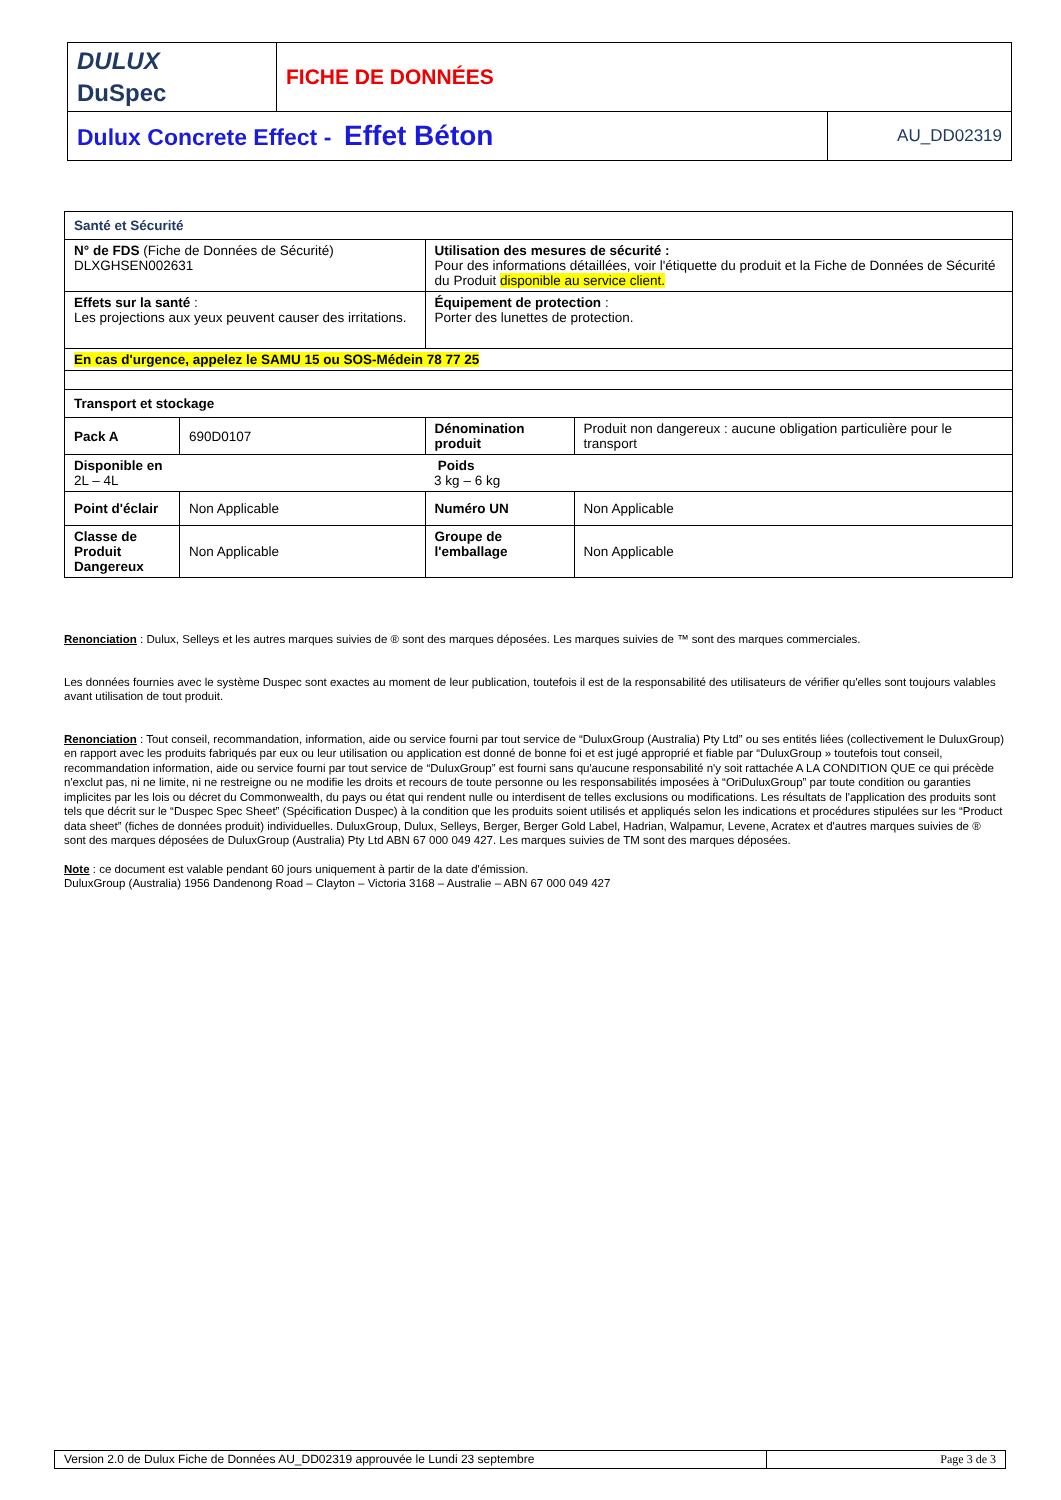| DULUX DuSpec | FICHE DE DONNÉES | |
| Dulux Concrete Effect - Effet Béton | | AU_DD02319 |
| Santé et Sécurité | | | |
| N° de FDS (Fiche de Données de Sécurité) DLXGHSEN002631 | | Utilisation des mesures de sécurité : Pour des informations détaillées, voir l'étiquette du produit et la Fiche de Données de Sécurité du Produit disponible au service client. | |
| Effets sur la santé : Les projections aux yeux peuvent causer des irritations. | | Équipement de protection : Porter des lunettes de protection. | |
| En cas d'urgence, appelez le SAMU 15 ou SOS-Médein 78 77 25 | | | |
| Transport et stockage | | | |
| Pack A | 690D0107 | Dénomination produit | Produit non dangereux : aucune obligation particulière pour le transport |
| Disponible en 2L – 4L | | Poids 3 kg – 6 kg | |
| Point d'éclair | Non Applicable | Numéro UN | Non Applicable |
| Classe de Produit Dangereux | Non Applicable | Groupe de l'emballage | Non Applicable |
Renonciation : Dulux, Selleys et les autres marques suivies de ® sont des marques déposées. Les marques suivies de ™ sont des marques commerciales.
Les données fournies avec le système Duspec sont exactes au moment de leur publication, toutefois il est de la responsabilité des utilisateurs de vérifier qu'elles sont toujours valables avant utilisation de tout produit.
Renonciation : Tout conseil, recommandation, information, aide ou service fourni par tout service de “DuluxGroup (Australia) Pty Ltd” ou ses entités liées (collectivement le DuluxGroup) en rapport avec les produits fabriqués par eux ou leur utilisation ou application est donné de bonne foi et est jugé approprié et fiable par “DuluxGroup » toutefois tout conseil, recommandation information, aide ou service fourni par tout service de “DuluxGroup” est fourni sans qu'aucune responsabilité n'y soit rattachée A LA CONDITION QUE ce qui précède n'exclut pas, ni ne limite, ni ne restreigne ou ne modifie les droits et recours de toute personne ou les responsabilités imposées à “OriDuluxGroup” par toute condition ou garanties implicites par les lois ou décret du Commonwealth, du pays ou état qui rendent nulle ou interdisent de telles exclusions ou modifications. Les résultats de l'application des produits sont tels que décrit sur le “Duspec Spec Sheet” (Spécification Duspec) à la condition que les produits soient utilisés et appliqués selon les indications et procédures stipulées sur les “Product data sheet” (fiches de données produit) individuelles. DuluxGroup, Dulux, Selleys, Berger, Berger Gold Label, Hadrian, Walpamur, Levene, Acratex et d'autres marques suivies de ® sont des marques déposées de DuluxGroup (Australia) Pty Ltd ABN 67 000 049 427. Les marques suivies de TM sont des marques déposées.
Note : ce document est valable pendant 60 jours uniquement à partir de la date d'émission.
DuluxGroup (Australia) 1956 Dandenong Road – Clayton – Victoria 3168 – Australie – ABN 67 000 049 427
| Version 2.0 de Dulux Fiche de Données AU_DD02319 approuvée le Lundi 23 septembre | Page 3 de 3 |